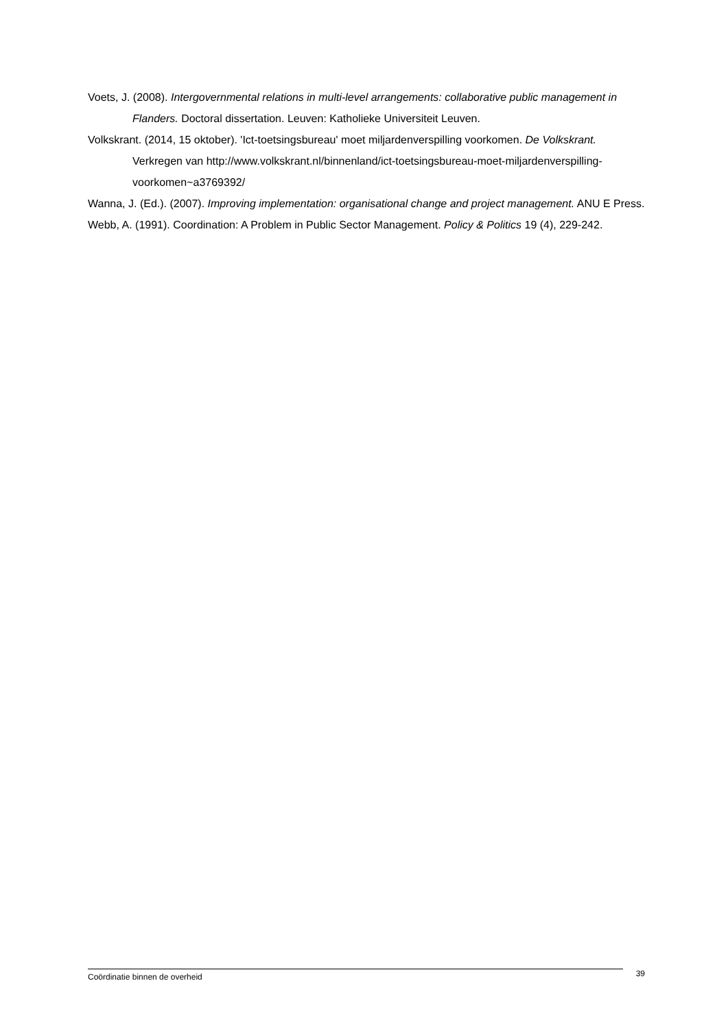Voets, J. (2008). Intergovernmental relations in multi-level arrangements: collaborative public management in Flanders. Doctoral dissertation. Leuven: Katholieke Universiteit Leuven.
Volkskrant. (2014, 15 oktober). 'Ict-toetsingsbureau' moet miljardenverspilling voorkomen. De Volkskrant. Verkregen van http://www.volkskrant.nl/binnenland/ict-toetsingsbureau-moet-miljardenverspilling-voorkomen~a3769392/
Wanna, J. (Ed.). (2007). Improving implementation: organisational change and project management. ANU E Press.
Webb, A. (1991). Coordination: A Problem in Public Sector Management. Policy & Politics 19 (4), 229-242.
Coördinatie binnen de overheid 39